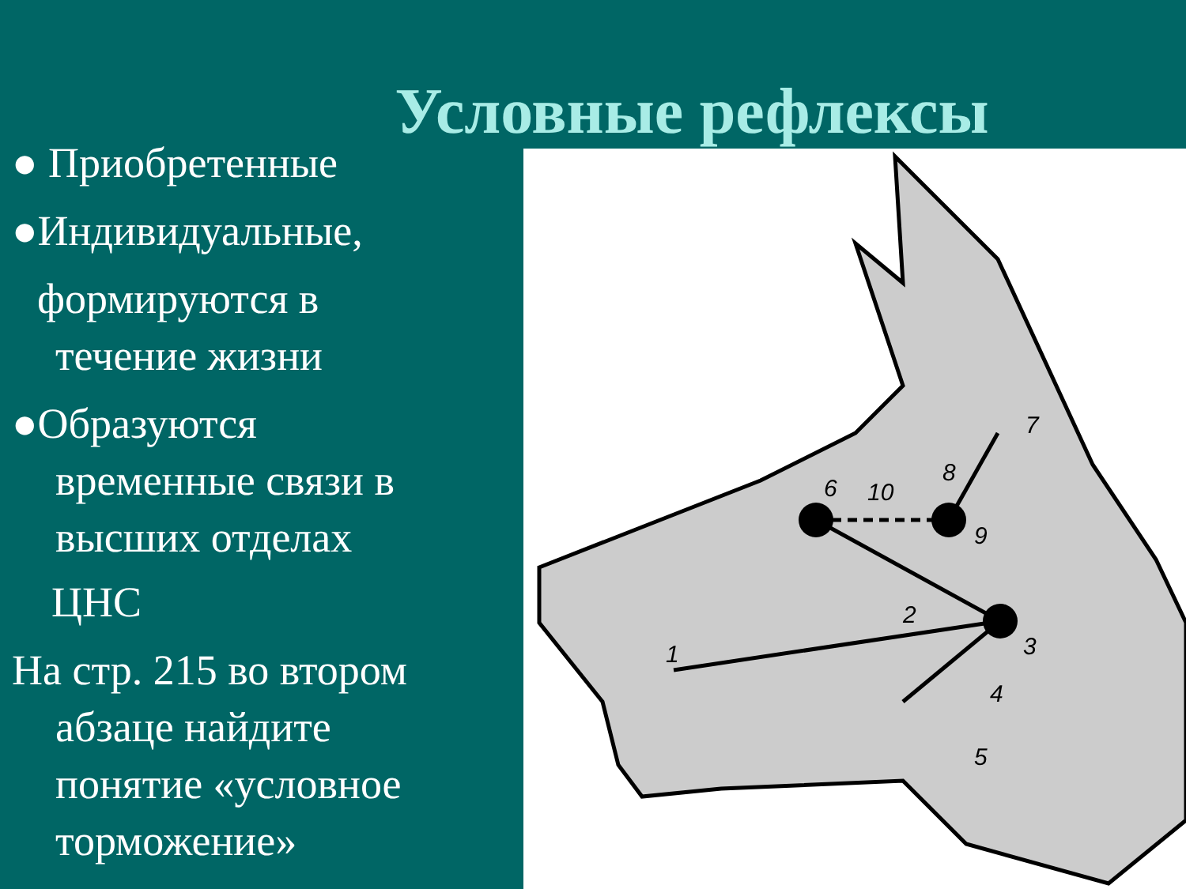Условные рефлексы
● Приобретенные
●Индивидуальные,
формируются в
течение жизни
●Образуются
временные связи в
высших отделах
ЦНС
На стр. 215 во втором
абзаце найдите
понятие «условное
торможение»
6
10
8
9
7
3
2
1
4
5